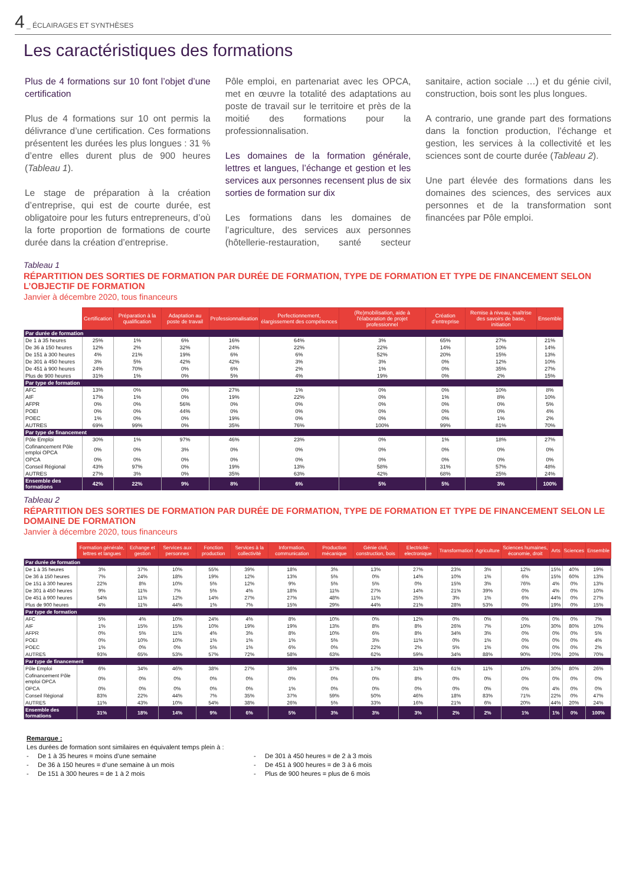4 _ ÉCLAIRAGES ET SYNTHÈSES
Les caractéristiques des formations
Plus de 4 formations sur 10 font l’objet d’une certification
Plus de 4 formations sur 10 ont permis la délivrance d’une certification. Ces formations présentent les durées les plus longues : 31 % d’entre elles durent plus de 900 heures (Tableau 1).
Le stage de préparation à la création d’entreprise, qui est de courte durée, est obligatoire pour les futurs entrepreneurs, d’où la forte proportion de formations de courte durée dans la création d’entreprise.
Pôle emploi, en partenariat avec les OPCA, met en œuvre la totalité des adaptations au poste de travail sur le territoire et près de la moitié des formations pour la professionnalisation.
Les domaines de la formation générale, lettres et langues, l’échange et gestion et les services aux personnes recensent plus de six sorties de formation sur dix
Les formations dans les domaines de l’agriculture, des services aux personnes (hôtellerie-restauration, santé secteur sanitaire, action sociale …) et du génie civil, construction, bois sont les plus longues.
A contrario, une grande part des formations dans la fonction production, l’échange et gestion, les services à la collectivité et les sciences sont de courte durée (Tableau 2).
Une part élevée des formations dans les domaines des sciences, des services aux personnes et de la transformation sont financées par Pôle emploi.
Tableau 1
RÉPARTITION DES SORTIES DE FORMATION PAR DURÉE DE FORMATION, TYPE DE FORMATION ET TYPE DE FINANCEMENT SELON L’OBJECTIF DE FORMATION
Janvier à décembre 2020, tous financeurs
| | Certification | Préparation à la qualification | Adaptation au poste de travail | Professionnalisation | Perfectionnement, élargissement des compétences | (Re)mobilisation, aide à l'élaboration de projet professionnel | Création d'entreprise | Remise à niveau, maîtrise des savoirs de base, initiation | Ensemble |
| --- | --- | --- | --- | --- | --- | --- | --- | --- | --- |
| Par durée de formation | | | | | | | | | |
| De 1 à 35 heures | 25% | 1% | 6% | 16% | 64% | 3% | 65% | 27% | 21% |
| De 36 à 150 heures | 12% | 2% | 32% | 24% | 22% | 22% | 14% | 10% | 14% |
| De 151 à 300 heures | 4% | 21% | 19% | 6% | 6% | 52% | 20% | 15% | 13% |
| De 301 à 450 heures | 3% | 5% | 42% | 42% | 3% | 3% | 0% | 12% | 10% |
| De 451 à 900 heures | 24% | 70% | 0% | 6% | 2% | 1% | 0% | 35% | 27% |
| Plus de 900 heures | 31% | 1% | 0% | 5% | 4% | 19% | 0% | 2% | 15% |
| Par type de formation | | | | | | | | | |
| AFC | 13% | 0% | 0% | 27% | 1% | 0% | 0% | 10% | 8% |
| AIF | 17% | 1% | 0% | 19% | 22% | 0% | 1% | 8% | 10% |
| AFPR | 0% | 0% | 56% | 0% | 0% | 0% | 0% | 0% | 5% |
| POEI | 0% | 0% | 44% | 0% | 0% | 0% | 0% | 0% | 4% |
| POEC | 1% | 0% | 0% | 19% | 0% | 0% | 0% | 1% | 2% |
| AUTRES | 69% | 99% | 0% | 35% | 76% | 100% | 99% | 81% | 70% |
| Par type de financement | | | | | | | | | |
| Pôle Emploi | 30% | 1% | 97% | 46% | 23% | 0% | 1% | 18% | 27% |
| Cofinancement Pôle emploi OPCA | 0% | 0% | 3% | 0% | 0% | 0% | 0% | 0% | 0% |
| OPCA | 0% | 0% | 0% | 0% | 0% | 0% | 0% | 0% | 0% |
| Conseil Régional | 43% | 97% | 0% | 19% | 13% | 58% | 31% | 57% | 48% |
| AUTRES | 27% | 3% | 0% | 35% | 63% | 42% | 68% | 25% | 24% |
| Ensemble des formations | 42% | 22% | 9% | 8% | 6% | 5% | 5% | 3% | 100% |
Tableau 2
RÉPARTITION DES SORTIES DE FORMATION PAR DURÉE DE FORMATION, TYPE DE FORMATION ET TYPE DE FINANCEMENT SELON LE DOMAINE DE FORMATION
Janvier à décembre 2020, tous financeurs
| | Formation générale, lettres et langues | Echange et gestion | Services aux personnes | Fonction production | Services à la collectivité | Information, communication | Production mécanique | Génie civil, construction, bois | Electricité-electronique | Transformation | Agriculture | Sciences humaines, économie, droit | Arts | Sciences | Ensemble |
| --- | --- | --- | --- | --- | --- | --- | --- | --- | --- | --- | --- | --- | --- | --- | --- |
| Par durée de formation | | | | | | | | | | | | | | | |
| De 1 à 35 heures | 3% | 37% | 10% | 55% | 39% | 18% | 3% | 13% | 27% | 23% | 3% | 12% | 15% | 40% | 19% |
| De 36 à 150 heures | 7% | 24% | 18% | 19% | 12% | 13% | 5% | 0% | 14% | 10% | 1% | 6% | 15% | 60% | 13% |
| De 151 à 300 heures | 22% | 8% | 10% | 5% | 12% | 9% | 5% | 5% | 0% | 15% | 3% | 76% | 4% | 0% | 13% |
| De 301 à 450 heures | 9% | 11% | 7% | 5% | 4% | 18% | 11% | 27% | 14% | 21% | 39% | 0% | 4% | 0% | 10% |
| De 451 à 900 heures | 54% | 11% | 12% | 14% | 27% | 27% | 48% | 11% | 25% | 3% | 1% | 6% | 44% | 0% | 27% |
| Plus de 900 heures | 4% | 11% | 44% | 1% | 7% | 15% | 29% | 44% | 21% | 28% | 53% | 0% | 19% | 0% | 15% |
| Par type de formation | | | | | | | | | | | | | | | |
| AFC | 5% | 4% | 10% | 24% | 4% | 8% | 10% | 0% | 12% | 0% | 0% | 0% | 0% | 0% | 7% |
| AIF | 1% | 15% | 15% | 10% | 19% | 19% | 13% | 8% | 8% | 26% | 7% | 10% | 30% | 80% | 10% |
| AFPR | 0% | 5% | 11% | 4% | 3% | 8% | 10% | 6% | 8% | 34% | 3% | 0% | 0% | 0% | 5% |
| POEI | 0% | 10% | 10% | 1% | 1% | 1% | 5% | 3% | 11% | 0% | 1% | 0% | 0% | 0% | 4% |
| POEC | 1% | 0% | 0% | 5% | 1% | 6% | 0% | 22% | 2% | 5% | 1% | 0% | 0% | 0% | 2% |
| AUTRES | 93% | 65% | 53% | 57% | 72% | 58% | 63% | 62% | 59% | 34% | 88% | 90% | 70% | 20% | 70% |
| Par type de financement | | | | | | | | | | | | | | | |
| Pôle Emploi | 6% | 34% | 46% | 38% | 27% | 36% | 37% | 17% | 31% | 61% | 11% | 10% | 30% | 80% | 26% |
| Cofinancement Pôle emploi OPCA | 0% | 0% | 0% | 0% | 0% | 0% | 0% | 0% | 8% | 0% | 0% | 0% | 0% | 0% | 0% |
| OPCA | 0% | 0% | 0% | 0% | 0% | 1% | 0% | 0% | 0% | 0% | 0% | 0% | 4% | 0% | 0% |
| Conseil Régional | 83% | 22% | 44% | 7% | 35% | 37% | 59% | 50% | 46% | 18% | 83% | 71% | 22% | 0% | 47% |
| AUTRES | 11% | 43% | 10% | 54% | 38% | 26% | 5% | 33% | 16% | 21% | 6% | 20% | 44% | 20% | 24% |
| Ensemble des formations | 31% | 18% | 14% | 9% | 6% | 5% | 3% | 3% | 3% | 2% | 2% | 1% | 1% | 0% | 100% |
Remarque :
Les durées de formation sont similaires en équivalent temps plein à :
- De 1 à 35 heures = moins d’une semaine
- De 36 à 150 heures = d’une semaine à un mois
- De 151 à 300 heures = de 1 à 2 mois
- De 301 à 450 heures = de 2 à 3 mois
- De 451 à 900 heures = de 3 à 6 mois
- Plus de 900 heures = plus de 6 mois